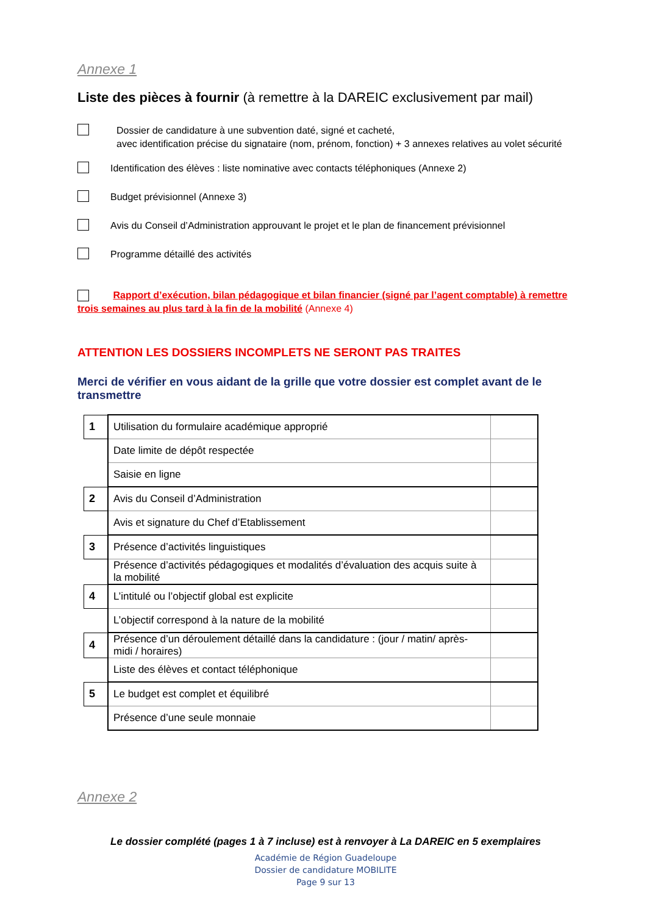Annexe 1
Liste des pièces à fournir (à remettre à la DAREIC exclusivement par mail)
Dossier de candidature à une subvention daté, signé et cacheté,
avec identification précise du signataire (nom, prénom, fonction) + 3 annexes relatives au volet sécurité
Identification des élèves : liste nominative avec contacts téléphoniques (Annexe 2)
Budget prévisionnel (Annexe 3)
Avis du Conseil d’Administration approuvant le projet et le plan de financement prévisionnel
Programme détaillé des activités
Rapport d’exécution, bilan pédagogique et bilan financier (signé par l’agent comptable) à remettre trois semaines au plus tard à la fin de la mobilité (Annexe 4)
ATTENTION LES DOSSIERS INCOMPLETS NE SERONT PAS TRAITES
Merci de vérifier en vous aidant de la grille que votre dossier est complet avant de le transmettre
| 1 | Utilisation du formulaire académique approprié | |
| | Date limite de dépôt respectée | |
| | Saisie en ligne | |
| 2 | Avis du Conseil d’Administration | |
| | Avis et signature du Chef d’Etablissement | |
| 3 | Présence d’activités linguistiques | |
| | Présence d’activités pédagogiques et modalités d’évaluation des acquis suite à la mobilité | |
| 4 | L’intitulé ou l’objectif global est explicite | |
| | L’objectif correspond à la nature de la mobilité | |
| 4 | Présence d’un déroulement détaillé dans la candidature : (jour / matin/ après-midi / horaires) | |
| | Liste des élèves et contact téléphonique | |
| 5 | Le budget est complet et équilibré | |
| | Présence d’une seule monnaie | |
Annexe 2
Le dossier complété (pages 1 à 7 incluse) est à renvoyer à La DAREIC en 5 exemplaires
Académie de Région Guadeloupe
Dossier de candidature MOBILITE
Page 9 sur 13